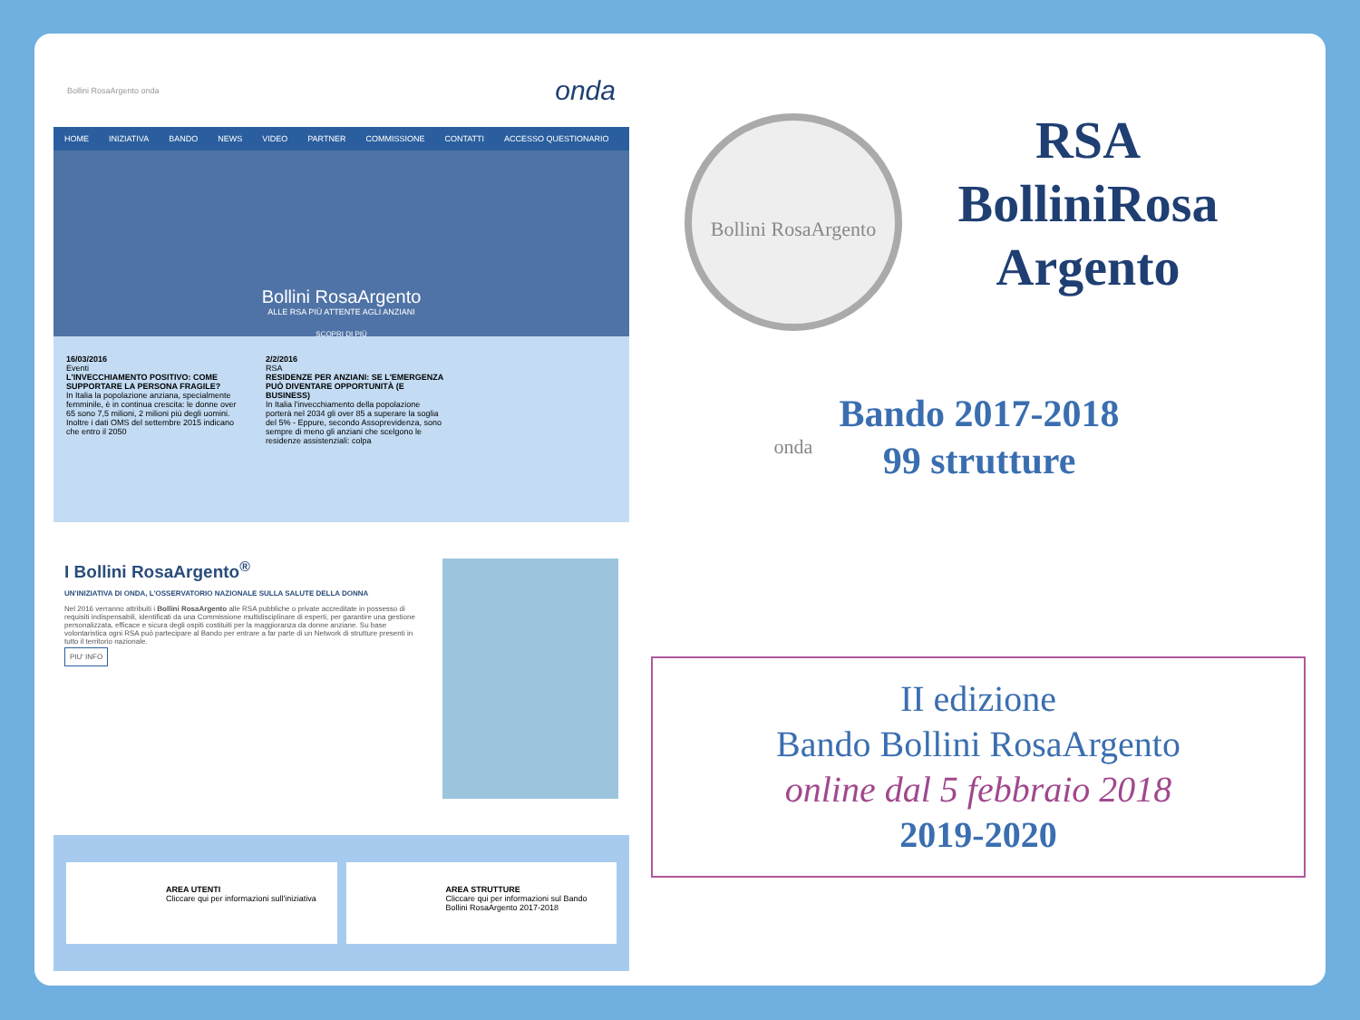Bollini RosaArgento onda onda
HOME INIZIATIVA BANDO NEWS VIDEO PARTNER COMMISSIONE CONTATTI ACCESSO QUESTIONARIO
Bollini RosaArgento
ALLE RSA PIÙ ATTENTE AGLI ANZIANI
SCOPRI DI PIÙ
16/03/2016
Eventi
L'INVECCHIAMENTO POSITIVO: COME SUPPORTARE LA PERSONA FRAGILE?
In Italia la popolazione anziana, specialmente femminile, è in continua crescita: le donne over 65 sono 7,5 milioni, 2 milioni più degli uomini. Inoltre i dati OMS del settembre 2015 indicano che entro il 2050
2/2/2016
RSA
RESIDENZE PER ANZIANI: SE L'EMERGENZA PUÒ DIVENTARE OPPORTUNITÀ (E BUSINESS)
In Italia l'invecchiamento della popolazione porterà nel 2034 gli over 85 a superare la soglia del 5% - Eppure, secondo Assoprevidenza, sono sempre di meno gli anziani che scelgono le residenze assistenziali: colpa
I Bollini RosaArgento<sup>®</sup>
UN'INIZIATIVA DI ONDA, L'OSSERVATORIO NAZIONALE SULLA SALUTE DELLA DONNA
Nel 2016 verranno attribuiti i Bollini RosaArgento alle RSA pubbliche o private accreditate in possesso di requisiti indispensabili, identificati da una Commissione multidisciplinare di esperti, per garantire una gestione personalizzata, efficace e sicura degli ospiti costituiti per la maggioranza da donne anziane. Su base volontaristica ogni RSA può partecipare al Bando per entrare a far parte di un Network di strutture presenti in tutto il territorio nazionale.
PIU' INFO
AREA UTENTI
Cliccare qui per informazioni sull'iniziativa
AREA STRUTTURE
Cliccare qui per informazioni sul Bando Bollini RosaArgento 2017-2018
Bollini RosaArgento onda
RSA
BolliniRosa
Argento
Bando 2017-2018
99 strutture
II edizione
Bando Bollini RosaArgento
online dal 5 febbraio 2018
2019-2020